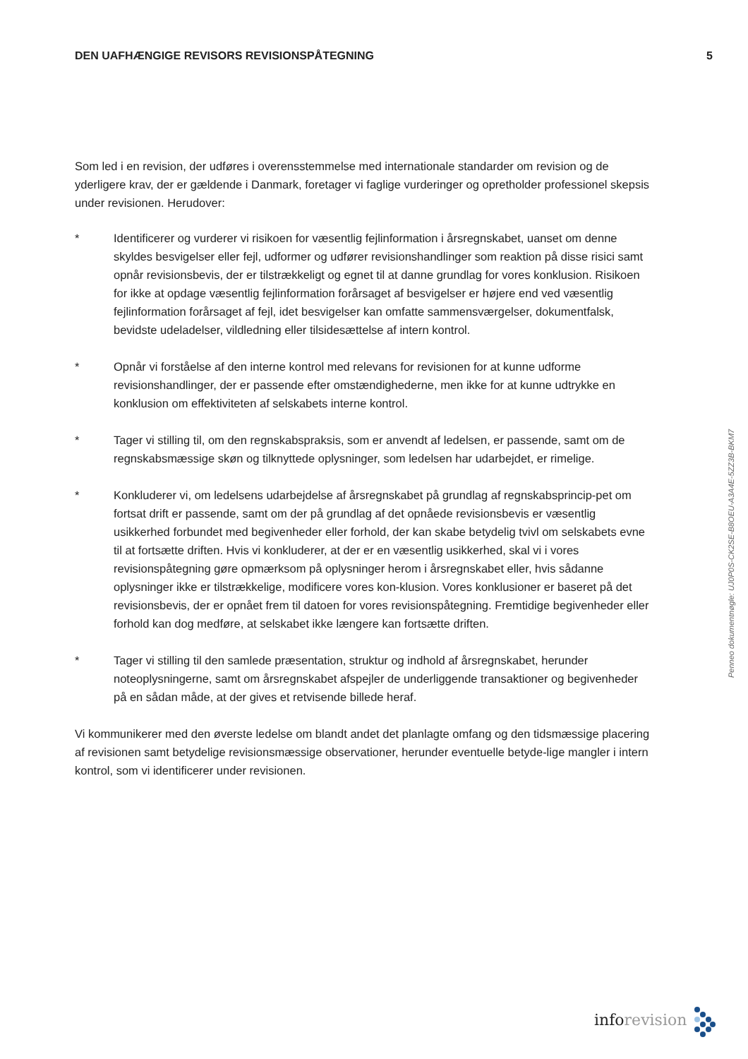DEN UAFHÆNGIGE REVISORS REVISIONSPÅTEGNING 5
Som led i en revision, der udføres i overensstemmelse med internationale standarder om revision og de yderligere krav, der er gældende i Danmark, foretager vi faglige vurderinger og opretholder professionel skepsis under revisionen. Herudover:
* Identificerer og vurderer vi risikoen for væsentlig fejlinformation i årsregnskabet, uanset om denne skyldes besvigelser eller fejl, udformer og udfører revisionshandlinger som reaktion på disse risici samt opnår revisionsbevis, der er tilstrækkeligt og egnet til at danne grundlag for vores konklusion. Risikoen for ikke at opdage væsentlig fejlinformation forårsaget af besvigelser er højere end ved væsentlig fejlinformation forårsaget af fejl, idet besvigelser kan omfatte sammensværgelser, dokumentfalsk, bevidste udeladelser, vildledning eller tilsidesættelse af intern kontrol.
* Opnår vi forståelse af den interne kontrol med relevans for revisionen for at kunne udforme revisionshandlinger, der er passende efter omstændighederne, men ikke for at kunne udtrykke en konklusion om effektiviteten af selskabets interne kontrol.
* Tager vi stilling til, om den regnskabspraksis, som er anvendt af ledelsen, er passende, samt om de regnskabsmæssige skøn og tilknyttede oplysninger, som ledelsen har udarbejdet, er rimelige.
* Konkluderer vi, om ledelsens udarbejdelse af årsregnskabet på grundlag af regnskabsprincip-pet om fortsat drift er passende, samt om der på grundlag af det opnåede revisionsbevis er væsentlig usikkerhed forbundet med begivenheder eller forhold, der kan skabe betydelig tvivl om selskabets evne til at fortsætte driften. Hvis vi konkluderer, at der er en væsentlig usikkerhed, skal vi i vores revisionspåtegning gøre opmærksom på oplysninger herom i årsregnskabet eller, hvis sådanne oplysninger ikke er tilstrækkelige, modificere vores kon-klusion. Vores konklusioner er baseret på det revisionsbevis, der er opnået frem til datoen for vores revisionspåtegning. Fremtidige begivenheder eller forhold kan dog medføre, at selskabet ikke længere kan fortsætte driften.
* Tager vi stilling til den samlede præsentation, struktur og indhold af årsregnskabet, herunder noteoplysningerne, samt om årsregnskabet afspejler de underliggende transaktioner og begivenheder på en sådan måde, at der gives et retvisende billede heraf.
Vi kommunikerer med den øverste ledelse om blandt andet det planlagte omfang og den tidsmæssige placering af revisionen samt betydelige revisionsmæssige observationer, herunder eventuelle betyde-lige mangler i intern kontrol, som vi identificerer under revisionen.
Penneo dokumentnøgle: UJ0P0S-CK2SE-B8OEU-A3A4E-5ZZ3B-BKM7
info revision